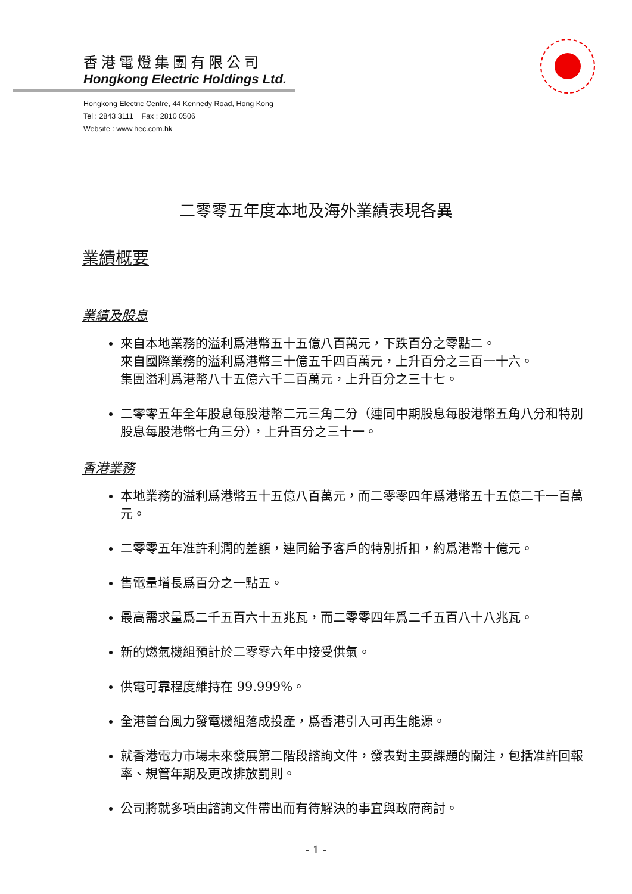香港電燈集團有限公司
Hongkong Electric Holdings Ltd.
Hongkong Electric Centre, 44 Kennedy Road, Hong Kong
Tel : 2843 3111 Fax : 2810 0506
Website : www.hec.com.hk
二零零五年度本地及海外業績表現各異
業績概要
業績及股息
來自本地業務的溢利爲港幣五十五億八百萬元，下跌百分之零點二。
來自國際業務的溢利爲港幣三十億五千四百萬元，上升百分之三百一十六。
集團溢利爲港幣八十五億六千二百萬元，上升百分之三十七。
二零零五年全年股息每股港幣二元三角二分（連同中期股息每股港幣五角八分和特別股息每股港幣七角三分），上升百分之三十一。
香港業務
本地業務的溢利爲港幣五十五億八百萬元，而二零零四年爲港幣五十五億二千一百萬元。
二零零五年准許利潤的差額，連同給予客戶的特別折扣，約爲港幣十億元。
售電量增長爲百分之一點五。
最高需求量爲二千五百六十五兆瓦，而二零零四年爲二千五百八十八兆瓦。
新的燃氣機組預計於二零零六年中接受供氣。
供電可靠程度維持在 99.999%。
全港首台風力發電機組落成投產，爲香港引入可再生能源。
就香港電力市場未來發展第二階段諮詢文件，發表對主要課題的關注，包括准許回報率、規管年期及更改排放罰則。
公司將就多項由諮詢文件帶出而有待解決的事宜與政府商討。
- 1 -